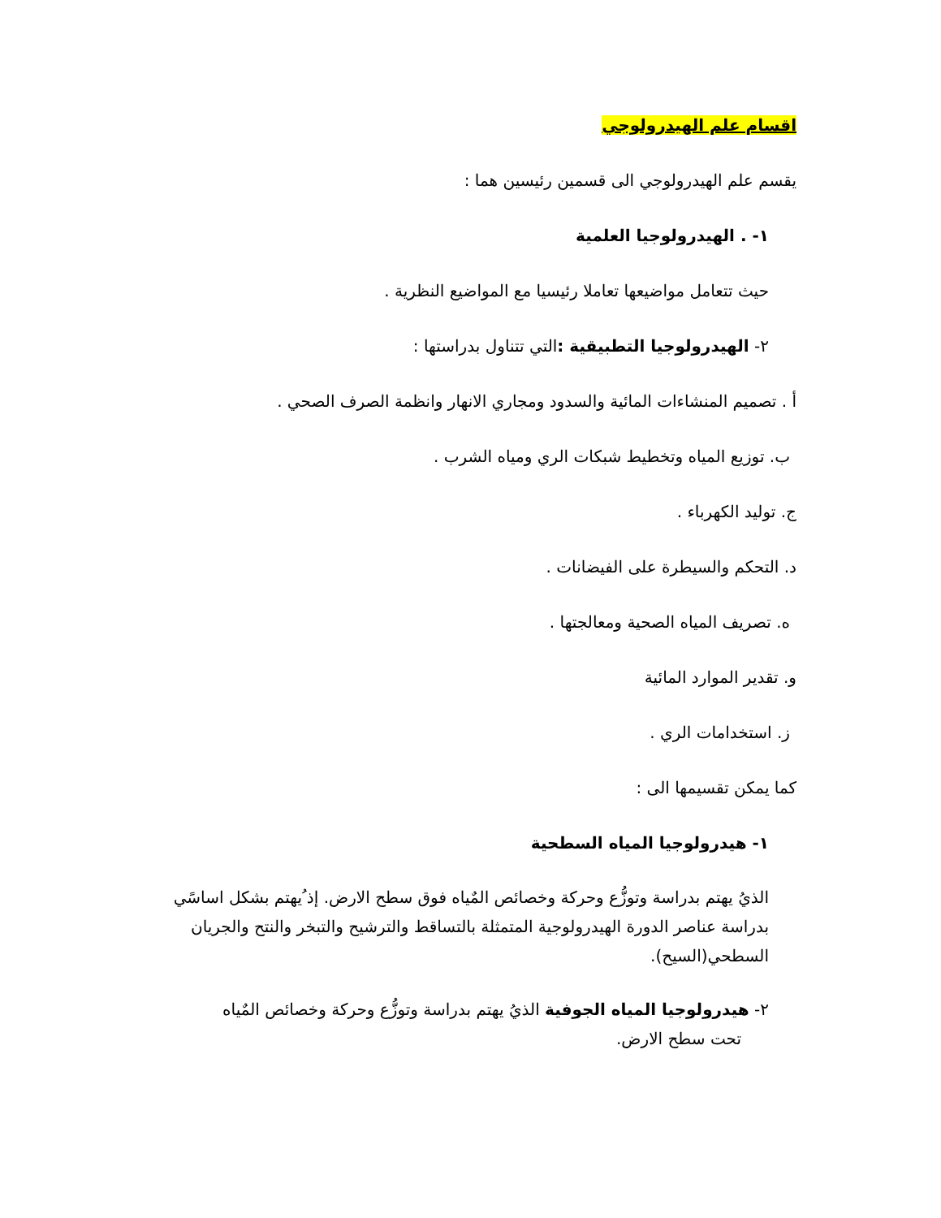اقسام علم الهيدرولوجي
يقسم علم الهيدرولوجي الى قسمين رئيسين هما :
١- . الهيدرولوجيا العلمية
حيث تتعامل مواضيعها تعاملا رئيسيا مع المواضيع النظرية .
٢- الهيدرولوجيا التطبيقية : التي تتناول بدراستها :
أ . تصميم المنشاءات المائية والسدود ومجاري الانهار وانظمة الصرف الصحي .
ب. توزيع المياه وتخطيط شبكات الري ومياه الشرب .
ج. توليد الكهرباء .
د. التحكم والسيطرة على الفيضانات .
ه. تصريف المياه الصحية ومعالجتها .
و. تقدير الموارد المائية
ز. استخدامات الري .
كما يمكن تقسيمها الى :
١- هيدرولوجيا المياه السطحية
الذيُ يهتم بدراسة وتوزُّع وحركة وخصائص المٌياه فوق سطح الارض. إذ ُيهتم بشكل اساسًي بدراسة عناصر الدورة الهيدرولوجية المتمثلة بالتساقط والترشيح والتبخر والنتح والجريان السطحي(السيح).
٢- هيدرولوجيا المياه الجوفية الذيُ يهتم بدراسة وتوزُّع وحركة وخصائص المٌياه
تحت سطح الارض.